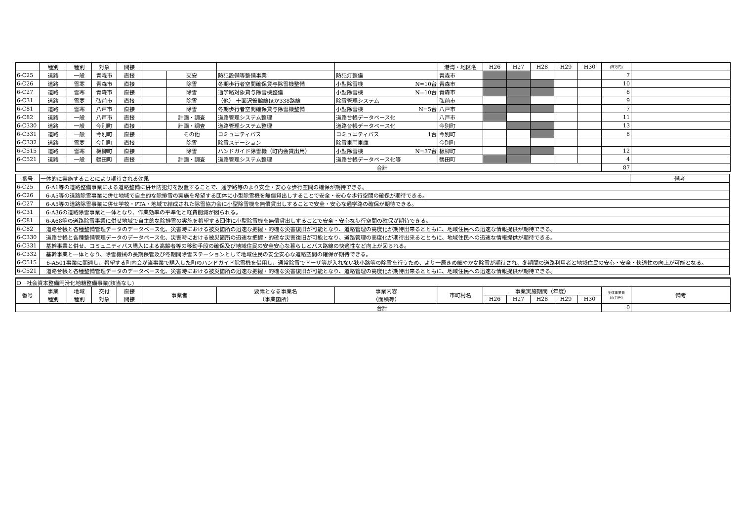| | 種別 | 種別 | 対象 | 間接 | | | | | 港湾・地区名 | H26 | H27 | H28 | H29 | H30 | (百万円) | |
| --- | --- | --- | --- | --- | --- | --- | --- | --- | --- | --- | --- | --- | --- | --- | --- | --- |
| 6-C25 | 道路 | 一般 | 青森市 | 直接 | | 交安 | 防犯設備等整備事業 | 防犯灯整備 | 青森市 | | | | | | 7 | |
| 6-C26 | 道路 | 雪寒 | 青森市 | 直接 | | 除雪 | 冬期歩行者空間確保貸与除雪機整備 | 小型除雪機 N=10台 | 青森市 | | | | | | 10 | |
| 6-C27 | 道路 | 雪寒 | 青森市 | 直接 | | 除雪 | 通学路対象貸与除雪機整備 | 小型除雪機 N=10台 | 青森市 | | | | | | 6 | |
| 6-C31 | 道路 | 雪寒 | 弘前市 | 直接 | | 除雪 | （他） 十面沢笹舘線ほか338路線 | 除雪管理システム | 弘前市 | | | | | | 9 | |
| 6-C81 | 道路 | 雪寒 | 八戸市 | 直接 | | 除雪 | 冬期歩行者空間確保貸与除雪機整備 | 小型除雪機 N=5台 | 八戸市 | | | | | | 7 | |
| 6-C82 | 道路 | 一般 | 八戸市 | 直接 | | 計画・調査 | 道路管理システム整理 | 道路台帳データベース化 | 八戸市 | | | | | | 11 | |
| 6-C330 | 道路 | 一般 | 今別町 | 直接 | | 計画・調査 | 道路管理システム整理 | 道路台帳データベース化 | 今別町 | | | | | | 13 | |
| 6-C331 | 道路 | 一般 | 今別町 | 直接 | | その他 | コミュニティバス | コミュニティバス 1台 | 今別町 | | | | | | 8 | |
| 6-C332 | 道路 | 雪寒 | 今別町 | 直接 | | 除雪 | 除雪ステーション | 除雪車両車庫 | 今別町 | | | | | | | |
| 6-C515 | 道路 | 雪寒 | 板柳町 | 直接 | | 除雪 | ハンドガイド除雪機（町内会貸出用） | 小型除雪機 N=37台 | 板柳町 | | | | | | 12 | |
| 6-C521 | 道路 | 一般 | 鶴田町 | 直接 | | 計画・調査 | 道路管理システム整理 | 道路台帳データベース化等 | 鶴田町 | | | | | | 4 | |
| 合計 | | | | | | | | | | | | | | | 87 | |
| 番号 | 一体的に実施することにより期待される効果 | 備考 |
| 6-C25 | 6-A1等の道路整備事業による道路整備に併せ防犯灯を設置することで、通学路等のより安全・安心な歩行空間の確保が期待できる。 | |
| 6-C26 | 6-A5等の道路除雪事業に併せ地域で自主的な除排雪の実施を希望する団体に小型除雪機を無償貸出しすることで安全・安心な歩行空間の確保が期待できる。 | |
| 6-C27 | 6-A5等の道路除雪事業に併せ学校・PTA・地域で結成された除雪協力会に小型除雪機を無償貸出しすることで安全・安心な通学路の確保が期待できる。 | |
| 6-C31 | 6-A36の道路除雪事業と一体となり、作業効率の平準化と経費削減が図られる。 | |
| 6-C81 | 6-A68等の道路除雪事業に併せ地域で自主的な除排雪の実施を希望する団体に小型除雪機を無償貸出しすることで安全・安心な歩行空間の確保が期待できる。 | |
| 6-C82 | 道路台帳と各種整備管理データのデータベース化、災害時における被災箇所の迅速な把握・的確な災害復旧が可能となり、道路管理の高度化が期待出来るとともに、地域住民への迅速な情報提供が期待できる。 | |
| 6-C330 | 道路台帳と各種整備管理データのデータベース化、災害時における被災箇所の迅速な把握・的確な災害復旧が可能となり、道路管理の高度化が期待出来るとともに、地域住民への迅速な情報提供が期待できる。 | |
| 6-C331 | 基幹事業と併せ、コミュニティバス購入による高齢者等の移動手段の確保及び地域住民の安全安心な暮らしとバス路線の快適性など向上が図られる。 | |
| 6-C332 | 基幹事業と一体となり、除雪機械の長期保管及び冬期間除雪ステーションとして地域住民の安全安心な道路空間の確保が期待できる。 | |
| 6-C515 | 6-A501事業に関連し、希望する町内会が当事業で購入した町のハンドガイド除雪機を借用し、通常除雪でドーザ等が入れない狭小路等の除雪を行うため、より一層きめ細やかな除雪が期待され、冬期間の道路利用者と地域住民の安心・安全・快適性の向上が可能となる。 | |
| 6-C521 | 道路台帳と各種整備管理データのデータベース化、災害時における被災箇所の迅速な把握・的確な災害復旧が可能となり、道路管理の高度化が期待出来るとともに、地域住民への迅速な情報提供が期待できる。 | |
| D 社会資本整備円滑化地籍整備事業(該当なし) | | | | | | | | | | | | | | | |
| 番号 | 事業 種別 | 地域 種別 | 交付 対象 | 直接 間接 | 事業者 | 要素となる事業名 （事業箇所） | 事業内容 （面積等） | 市町村名 | 事業実施期間（年度） | | | | | 全体事業費 (百万円) | 備考 |
| | | | | | | | | | H26 | H27 | H28 | H29 | H30 | | |
| 合計 | | | | | | | | | | | | | | 0 | |